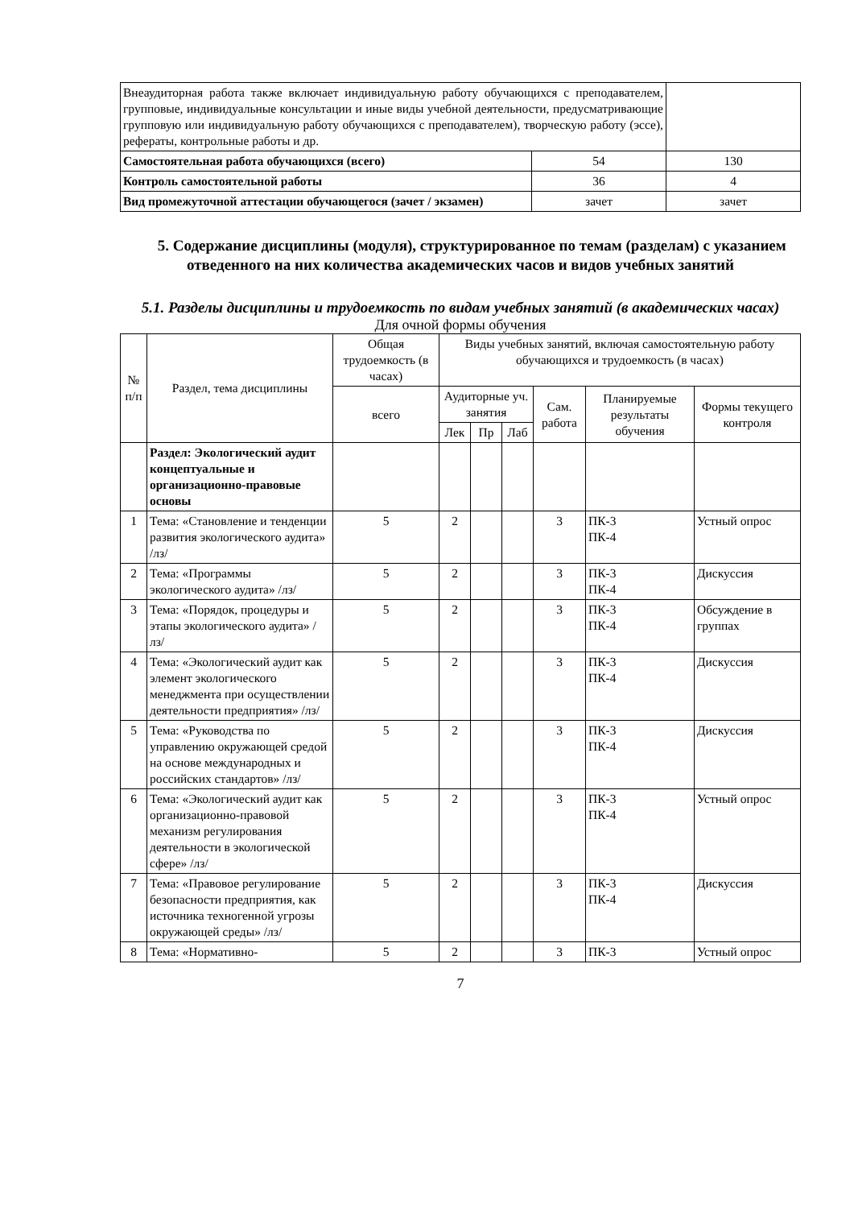| Внеаудиторная работа также включает индивидуальную работу обучающихся с преподавателем, групповые, индивидуальные консультации и иные виды учебной деятельности, предусматривающие групповую или индивидуальную работу обучающихся с преподавателем), творческую работу (эссе), рефераты, контрольные работы и др. | | |
| Самостоятельная работа обучающихся (всего) | 54 | 130 |
| Контроль самостоятельной работы | 36 | 4 |
| Вид промежуточной аттестации обучающегося (зачет / экзамен) | зачет | зачет |
5. Содержание дисциплины (модуля), структурированное по темам (разделам) с указанием отведенного на них количества академических часов и видов учебных занятий
5.1. Разделы дисциплины и трудоемкость по видам учебных занятий (в академических часах)
Для очной формы обучения
| № п/п | Раздел, тема дисциплины | Общая трудоемкость (в часах) | Виды учебных занятий, включая самостоятельную работу обучающихся и трудоемкость (в часах) | | | | | |
| | | всего | Аудиторные уч. занятия | | | Сам. работа | Планируемые результаты обучения | Формы текущего контроля |
| | | | Лек | Пр | Лаб | | | |
| | Раздел: Экологический аудит концептуальные и организационно-правовые основы | | | | | | | |
| 1 | Тема: «Становление и тенденции развития экологического аудита» /лз/ | 5 | 2 | | | 3 | ПК-3 ПК-4 | Устный опрос |
| 2 | Тема: «Программы экологического аудита» /лз/ | 5 | 2 | | | 3 | ПК-3 ПК-4 | Дискуссия |
| 3 | Тема: «Порядок, процедуры и этапы экологического аудита» /лз/ | 5 | 2 | | | 3 | ПК-3 ПК-4 | Обсуждение в группах |
| 4 | Тема: «Экологический аудит как элемент экологического менеджмента при осуществлении деятельности предприятия» /лз/ | 5 | 2 | | | 3 | ПК-3 ПК-4 | Дискуссия |
| 5 | Тема: «Руководства по управлению окружающей средой на основе международных и российских стандартов» /лз/ | 5 | 2 | | | 3 | ПК-3 ПК-4 | Дискуссия |
| 6 | Тема: «Экологический аудит как организационно-правовой механизм регулирования деятельности в экологической сфере» /лз/ | 5 | 2 | | | 3 | ПК-3 ПК-4 | Устный опрос |
| 7 | Тема: «Правовое регулирование безопасности предприятия, как источника техногенной угрозы окружающей среды» /лз/ | 5 | 2 | | | 3 | ПК-3 ПК-4 | Дискуссия |
| 8 | Тема: «Нормативно- | 5 | 2 | | | 3 | ПК-3 | Устный опрос |
7